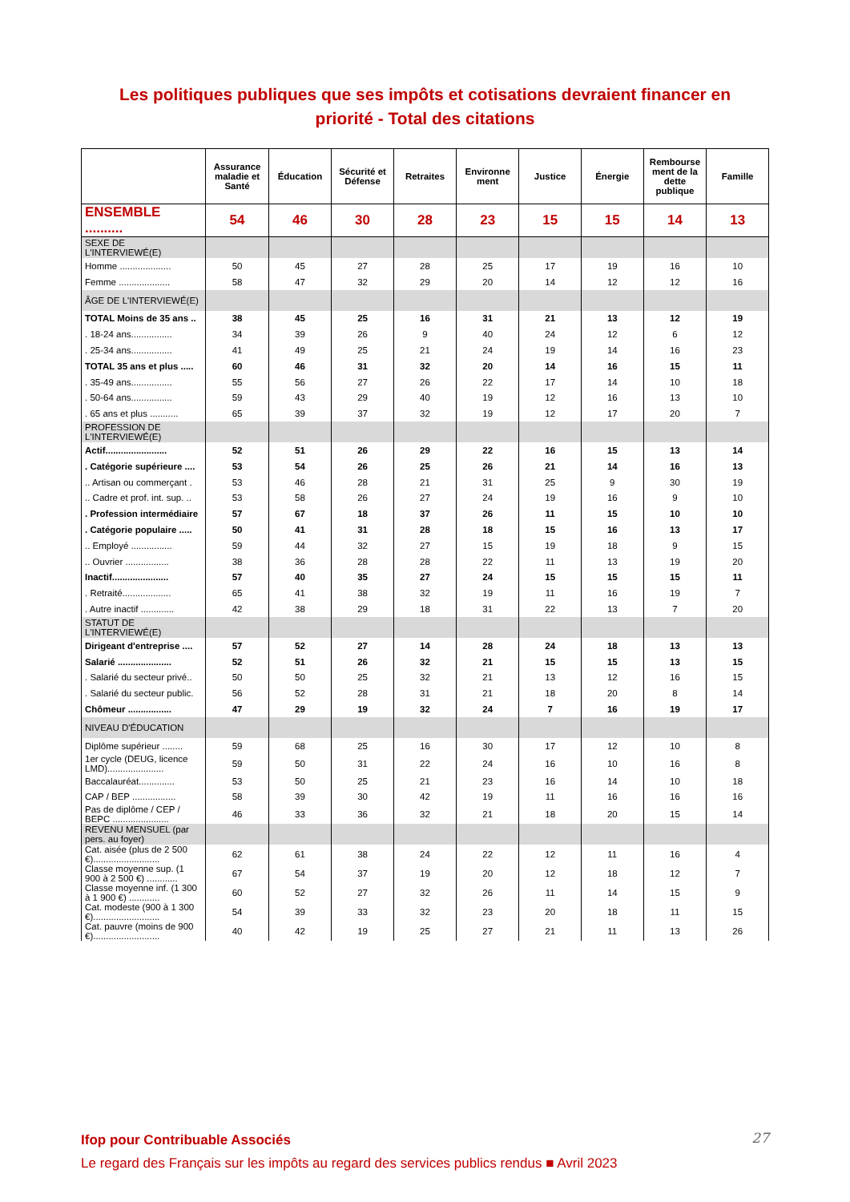Les politiques publiques que ses impôts et cotisations devraient financer en
priorité - Total des citations
| | Assurance maladie et Santé | Éducation | Sécurité et Défense | Retraites | Environne ment | Justice | Énergie | Rembourse ment de la dette publique | Famille |
| --- | --- | --- | --- | --- | --- | --- | --- | --- | --- |
| ENSEMBLE .......... | 54 | 46 | 30 | 28 | 23 | 15 | 15 | 14 | 13 |
| SEXE DE L'INTERVIEWÉ(E) | | | | | | | | | |
| Homme .................... | 50 | 45 | 27 | 28 | 25 | 17 | 19 | 16 | 10 |
| Femme .................... | 58 | 47 | 32 | 29 | 20 | 14 | 12 | 12 | 16 |
| ÂGE DE L'INTERVIEWÉ(E) | | | | | | | | | |
| TOTAL Moins de 35 ans .. | 38 | 45 | 25 | 16 | 31 | 21 | 13 | 12 | 19 |
| . 18-24 ans................ | 34 | 39 | 26 | 9 | 40 | 24 | 12 | 6 | 12 |
| . 25-34 ans................ | 41 | 49 | 25 | 21 | 24 | 19 | 14 | 16 | 23 |
| TOTAL 35 ans et plus ..... | 60 | 46 | 31 | 32 | 20 | 14 | 16 | 15 | 11 |
| . 35-49 ans................ | 55 | 56 | 27 | 26 | 22 | 17 | 14 | 10 | 18 |
| . 50-64 ans................ | 59 | 43 | 29 | 40 | 19 | 12 | 16 | 13 | 10 |
| . 65 ans et plus ........... | 65 | 39 | 37 | 32 | 19 | 12 | 17 | 20 | 7 |
| PROFESSION DE L'INTERVIEWÉ(E) | | | | | | | | | |
| Actif........................ | 52 | 51 | 26 | 29 | 22 | 16 | 15 | 13 | 14 |
| . Catégorie supérieure .... | 53 | 54 | 26 | 25 | 26 | 21 | 14 | 16 | 13 |
| .. Artisan ou commerçant . | 53 | 46 | 28 | 21 | 31 | 25 | 9 | 30 | 19 |
| .. Cadre et prof. int. sup. .. | 53 | 58 | 26 | 27 | 24 | 19 | 16 | 9 | 10 |
| . Profession intermédiaire | 57 | 67 | 18 | 37 | 26 | 11 | 15 | 10 | 10 |
| . Catégorie populaire ..... | 50 | 41 | 31 | 28 | 18 | 15 | 16 | 13 | 17 |
| .. Employé ................ | 59 | 44 | 32 | 27 | 15 | 19 | 18 | 9 | 15 |
| .. Ouvrier ................. | 38 | 36 | 28 | 28 | 22 | 11 | 13 | 19 | 20 |
| Inactif...................... | 57 | 40 | 35 | 27 | 24 | 15 | 15 | 15 | 11 |
| . Retraité................... | 65 | 41 | 38 | 32 | 19 | 11 | 16 | 19 | 7 |
| . Autre inactif ............. | 42 | 38 | 29 | 18 | 31 | 22 | 13 | 7 | 20 |
| STATUT DE L'INTERVIEWÉ(E) | | | | | | | | | |
| Dirigeant d'entreprise .... | 57 | 52 | 27 | 14 | 28 | 24 | 18 | 13 | 13 |
| Salarié ..................... | 52 | 51 | 26 | 32 | 21 | 15 | 15 | 13 | 15 |
| . Salarié du secteur privé.. | 50 | 50 | 25 | 32 | 21 | 13 | 12 | 16 | 15 |
| . Salarié du secteur public. | 56 | 52 | 28 | 31 | 21 | 18 | 20 | 8 | 14 |
| Chômeur ................. | 47 | 29 | 19 | 32 | 24 | 7 | 16 | 19 | 17 |
| NIVEAU D'ÉDUCATION | | | | | | | | | |
| Diplôme supérieur ........ | 59 | 68 | 25 | 16 | 30 | 17 | 12 | 10 | 8 |
| 1er cycle (DEUG, licence LMD)...................... | 59 | 50 | 31 | 22 | 24 | 16 | 10 | 16 | 8 |
| Baccalauréat.............. | 53 | 50 | 25 | 21 | 23 | 16 | 14 | 10 | 18 |
| CAP / BEP ................. | 58 | 39 | 30 | 42 | 19 | 11 | 16 | 16 | 16 |
| Pas de diplôme / CEP / BEPC ...................... | 46 | 33 | 36 | 32 | 21 | 18 | 20 | 15 | 14 |
| REVENU MENSUEL (par pers. au foyer) | | | | | | | | | |
| Cat. aisée (plus de 2 500 €).......................... | 62 | 61 | 38 | 24 | 22 | 12 | 11 | 16 | 4 |
| Classe moyenne sup. (1 900 à 2 500 €) ............ | 67 | 54 | 37 | 19 | 20 | 12 | 18 | 12 | 7 |
| Classe moyenne inf. (1 300 à 1 900 €) ............ | 60 | 52 | 27 | 32 | 26 | 11 | 14 | 15 | 9 |
| Cat. modeste (900 à 1 300 €).......................... | 54 | 39 | 33 | 32 | 23 | 20 | 18 | 11 | 15 |
| Cat. pauvre (moins de 900 €).......................... | 40 | 42 | 19 | 25 | 27 | 21 | 11 | 13 | 26 |
Ifop pour Contribuable Associés
Le regard des Français sur les impôts au regard des services publics rendus ■ Avril 2023
27